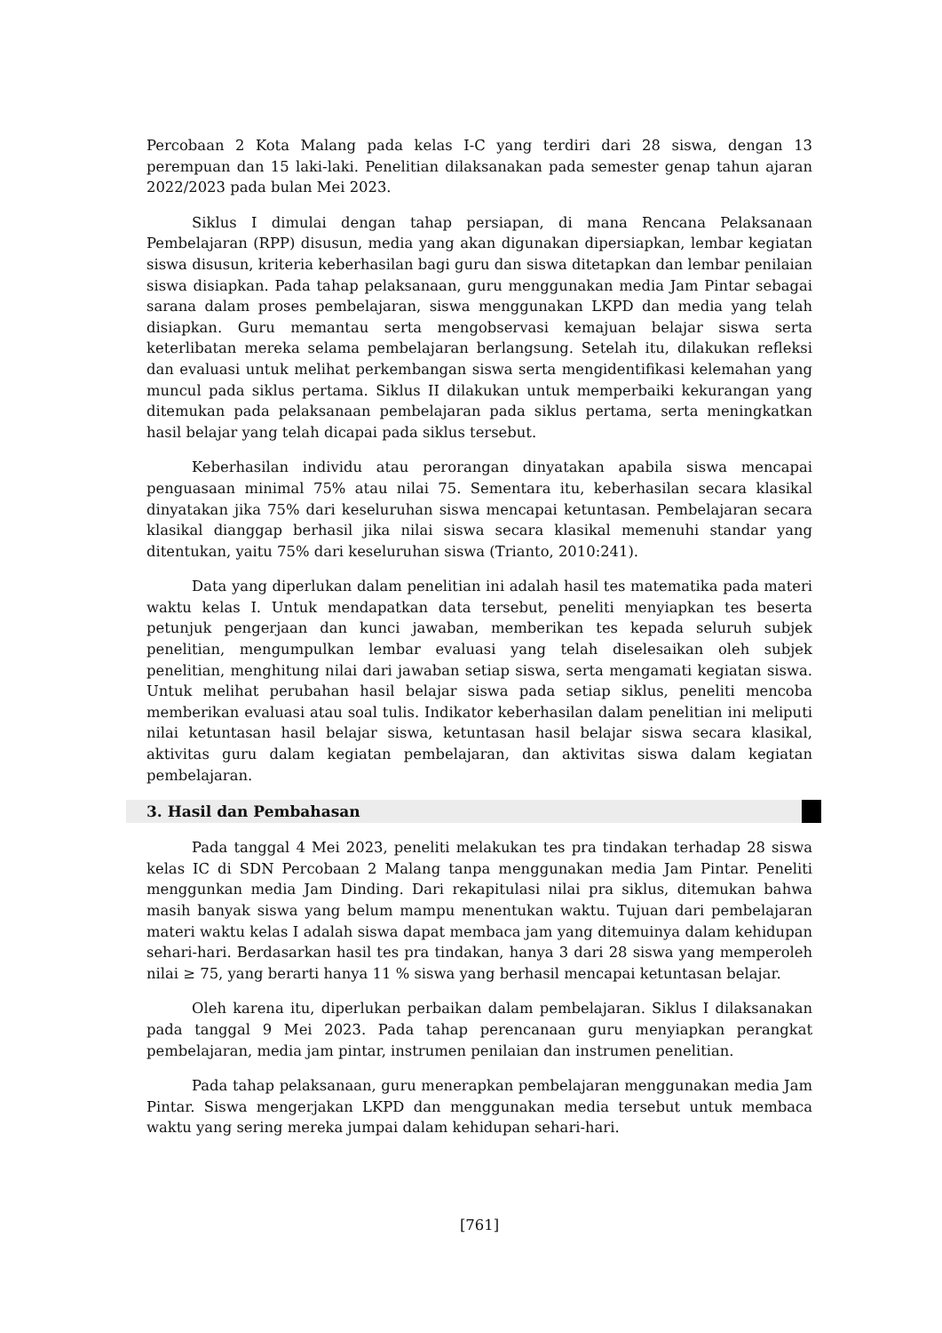Percobaan 2 Kota Malang pada kelas I-C yang terdiri dari 28 siswa, dengan 13 perempuan dan 15 laki-laki. Penelitian dilaksanakan pada semester genap tahun ajaran 2022/2023 pada bulan Mei 2023.
Siklus I dimulai dengan tahap persiapan, di mana Rencana Pelaksanaan Pembelajaran (RPP) disusun, media yang akan digunakan dipersiapkan, lembar kegiatan siswa disusun, kriteria keberhasilan bagi guru dan siswa ditetapkan dan lembar penilaian siswa disiapkan. Pada tahap pelaksanaan, guru menggunakan media Jam Pintar sebagai sarana dalam proses pembelajaran, siswa menggunakan LKPD dan media yang telah disiapkan. Guru memantau serta mengobservasi kemajuan belajar siswa serta keterlibatan mereka selama pembelajaran berlangsung. Setelah itu, dilakukan refleksi dan evaluasi untuk melihat perkembangan siswa serta mengidentifikasi kelemahan yang muncul pada siklus pertama. Siklus II dilakukan untuk memperbaiki kekurangan yang ditemukan pada pelaksanaan pembelajaran pada siklus pertama, serta meningkatkan hasil belajar yang telah dicapai pada siklus tersebut.
Keberhasilan individu atau perorangan dinyatakan apabila siswa mencapai penguasaan minimal 75% atau nilai 75. Sementara itu, keberhasilan secara klasikal dinyatakan jika 75% dari keseluruhan siswa mencapai ketuntasan. Pembelajaran secara klasikal dianggap berhasil jika nilai siswa secara klasikal memenuhi standar yang ditentukan, yaitu 75% dari keseluruhan siswa (Trianto, 2010:241).
Data yang diperlukan dalam penelitian ini adalah hasil tes matematika pada materi waktu kelas I. Untuk mendapatkan data tersebut, peneliti menyiapkan tes beserta petunjuk pengerjaan dan kunci jawaban, memberikan tes kepada seluruh subjek penelitian, mengumpulkan lembar evaluasi yang telah diselesaikan oleh subjek penelitian, menghitung nilai dari jawaban setiap siswa, serta mengamati kegiatan siswa. Untuk melihat perubahan hasil belajar siswa pada setiap siklus, peneliti mencoba memberikan evaluasi atau soal tulis. Indikator keberhasilan dalam penelitian ini meliputi nilai ketuntasan hasil belajar siswa, ketuntasan hasil belajar siswa secara klasikal, aktivitas guru dalam kegiatan pembelajaran, dan aktivitas siswa dalam kegiatan pembelajaran.
3. Hasil dan Pembahasan
Pada tanggal 4 Mei 2023, peneliti melakukan tes pra tindakan terhadap 28 siswa kelas IC di SDN Percobaan 2 Malang tanpa menggunakan media Jam Pintar. Peneliti menggunkan media Jam Dinding. Dari rekapitulasi nilai pra siklus, ditemukan bahwa masih banyak siswa yang belum mampu menentukan waktu. Tujuan dari pembelajaran materi waktu kelas I adalah siswa dapat membaca jam yang ditemuinya dalam kehidupan sehari-hari. Berdasarkan hasil tes pra tindakan, hanya 3 dari 28 siswa yang memperoleh nilai ≥ 75, yang berarti hanya 11 % siswa yang berhasil mencapai ketuntasan belajar.
Oleh karena itu, diperlukan perbaikan dalam pembelajaran. Siklus I dilaksanakan pada tanggal 9 Mei 2023. Pada tahap perencanaan guru menyiapkan perangkat pembelajaran, media jam pintar, instrumen penilaian dan instrumen penelitian.
Pada tahap pelaksanaan, guru menerapkan pembelajaran menggunakan media Jam Pintar. Siswa mengerjakan LKPD dan menggunakan media tersebut untuk membaca waktu yang sering mereka jumpai dalam kehidupan sehari-hari.
[761]